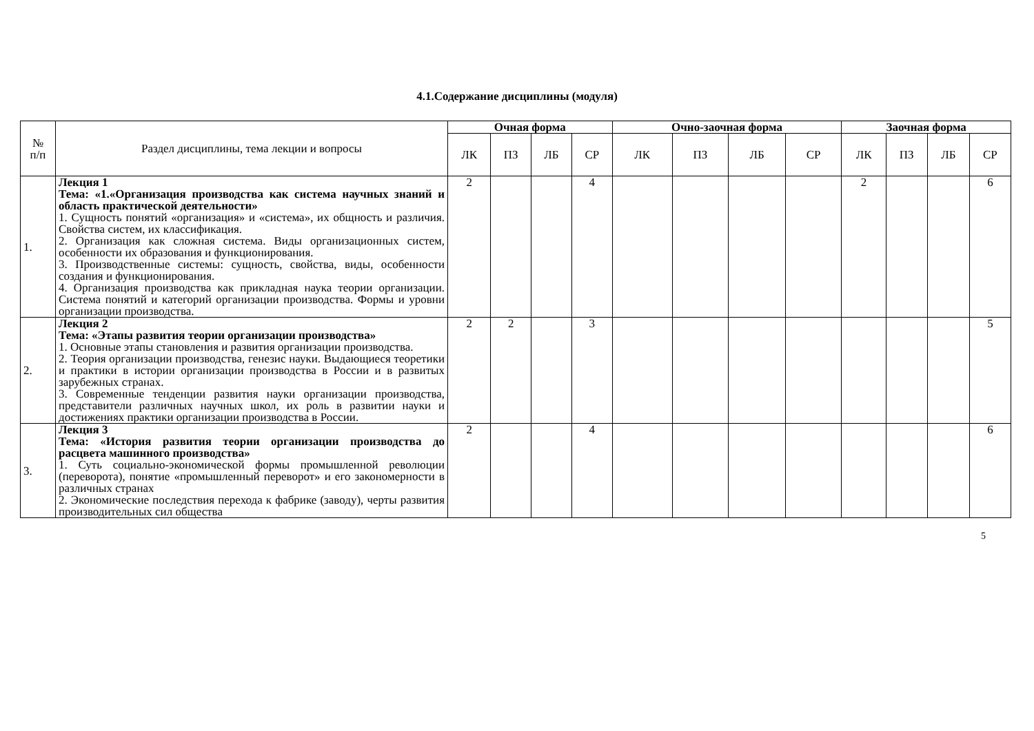4.1.Содержание дисциплины (модуля)
| № п/п | Раздел дисциплины, тема лекции и вопросы | Очная форма | | | | Очно-заочная форма | | | | Заочная форма | | | |
| --- | --- | --- | --- | --- | --- | --- | --- | --- | --- | --- | --- | --- | --- |
| | | ЛК | ПЗ | ЛБ | СР | ЛК | ПЗ | ЛБ | СР | ЛК | ПЗ | ЛБ | СР |
| 1. | Лекция 1 Тема: «1.«Организация производства как система научных знаний и область практической деятельности» 1. Сущность понятий «организация» и «система», их общность и различия. Свойства систем, их классификация. 2. Организация как сложная система. Виды организационных систем, особенности их образования и функционирования. 3. Производственные системы: сущность, свойства, виды, особенности создания и функционирования. 4. Организация производства как прикладная наука теории организации. Система понятий и категорий организации производства. Формы и уровни организации производства. | 2 | | | 4 | | | | | 2 | | | 6 |
| 2. | Лекция 2 Тема: «Этапы развития теории организации производства» 1. Основные этапы становления и развития организации производства. 2. Теория организации производства, генезис науки. Выдающиеся теоретики и практики в истории организации производства в России и в развитых зарубежных странах. 3. Современные тенденции развития науки организации производства, представители различных научных школ, их роль в развитии науки и достижениях практики организации производства в России. | 2 | 2 | | 3 | | | | | | | | 5 |
| 3. | Лекция 3 Тема: «История развития теории организации производства до расцвета машинного производства» 1. Суть социально-экономической формы промышленной революции (переворота), понятие «промышленный переворот» и его закономерности в различных странах 2. Экономические последствия перехода к фабрике (заводу), черты развития производительных сил общества | 2 | | | 4 | | | | | | | | 6 |
5